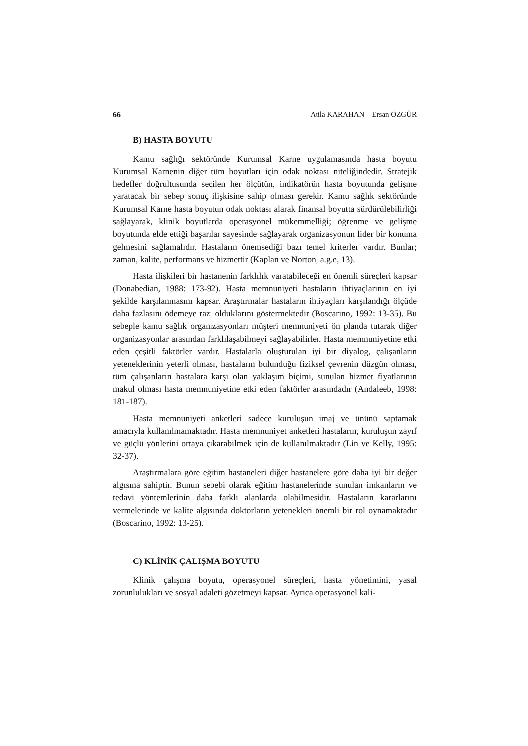66 Atila KARAHAN – Ersan ÖZGÜR
B) HASTA BOYUTU
Kamu sağlığı sektöründe Kurumsal Karne uygulamasında hasta boyutu Kurumsal Karnenin diğer tüm boyutları için odak noktası niteliğindedir. Stratejik hedefler doğrultusunda seçilen her ölçütün, indikatörün hasta boyutunda gelişme yaratacak bir sebep sonuç ilişkisine sahip olması gerekir. Kamu sağlık sektöründe Kurumsal Karne hasta boyutun odak noktası alarak finansal boyutta sürdürülebilirliği sağlayarak, klinik boyutlarda operasyonel mükemmelliği; öğrenme ve gelişme boyutunda elde ettiği başarılar sayesinde sağlayarak organizasyonun lider bir konuma gelmesini sağlamalıdır. Hastaların önemsediği bazı temel kriterler vardır. Bunlar; zaman, kalite, performans ve hizmettir (Kaplan ve Norton, a.g.e, 13).
Hasta ilişkileri bir hastanenin farklılık yaratabileceği en önemli süreçleri kapsar (Donabedian, 1988: 173-92). Hasta memnuniyeti hastaların ihtiyaçlarının en iyi şekilde karşılanmasını kapsar. Araştırmalar hastaların ihtiyaçları karşılandığı ölçüde daha fazlasını ödemeye razı olduklarını göstermektedir (Boscarino, 1992: 13-35). Bu sebeple kamu sağlık organizasyonları müşteri memnuniyeti ön planda tutarak diğer organizasyonlar arasından farklılaşabilmeyi sağlayabilirler. Hasta memnuniyetine etki eden çeşitli faktörler vardır. Hastalarla oluşturulan iyi bir diyalog, çalışanların yeteneklerinin yeterli olması, hastaların bulunduğu fiziksel çevrenin düzgün olması, tüm çalışanların hastalara karşı olan yaklaşım biçimi, sunulan hizmet fiyatlarının makul olması hasta memnuniyetine etki eden faktörler arasındadır (Andaleeb, 1998: 181-187).
Hasta memnuniyeti anketleri sadece kuruluşun imaj ve ününü saptamak amacıyla kullanılmamaktadır. Hasta memnuniyet anketleri hastaların, kuruluşun zayıf ve güçlü yönlerini ortaya çıkarabilmek için de kullanılmaktadır (Lin ve Kelly, 1995: 32-37).
Araştırmalara göre eğitim hastaneleri diğer hastanelere göre daha iyi bir değer algısına sahiptir. Bunun sebebi olarak eğitim hastanelerinde sunulan imkanların ve tedavi yöntemlerinin daha farklı alanlarda olabilmesidir. Hastaların kararlarını vermelerinde ve kalite algısında doktorların yetenekleri önemli bir rol oynamaktadır (Boscarino, 1992: 13-25).
C) KLİNİK ÇALIŞMA BOYUTU
Klinik çalışma boyutu, operasyonel süreçleri, hasta yönetimini, yasal zorunlulukları ve sosyal adaleti gözetmeyi kapsar. Ayrıca operasyonel kali-